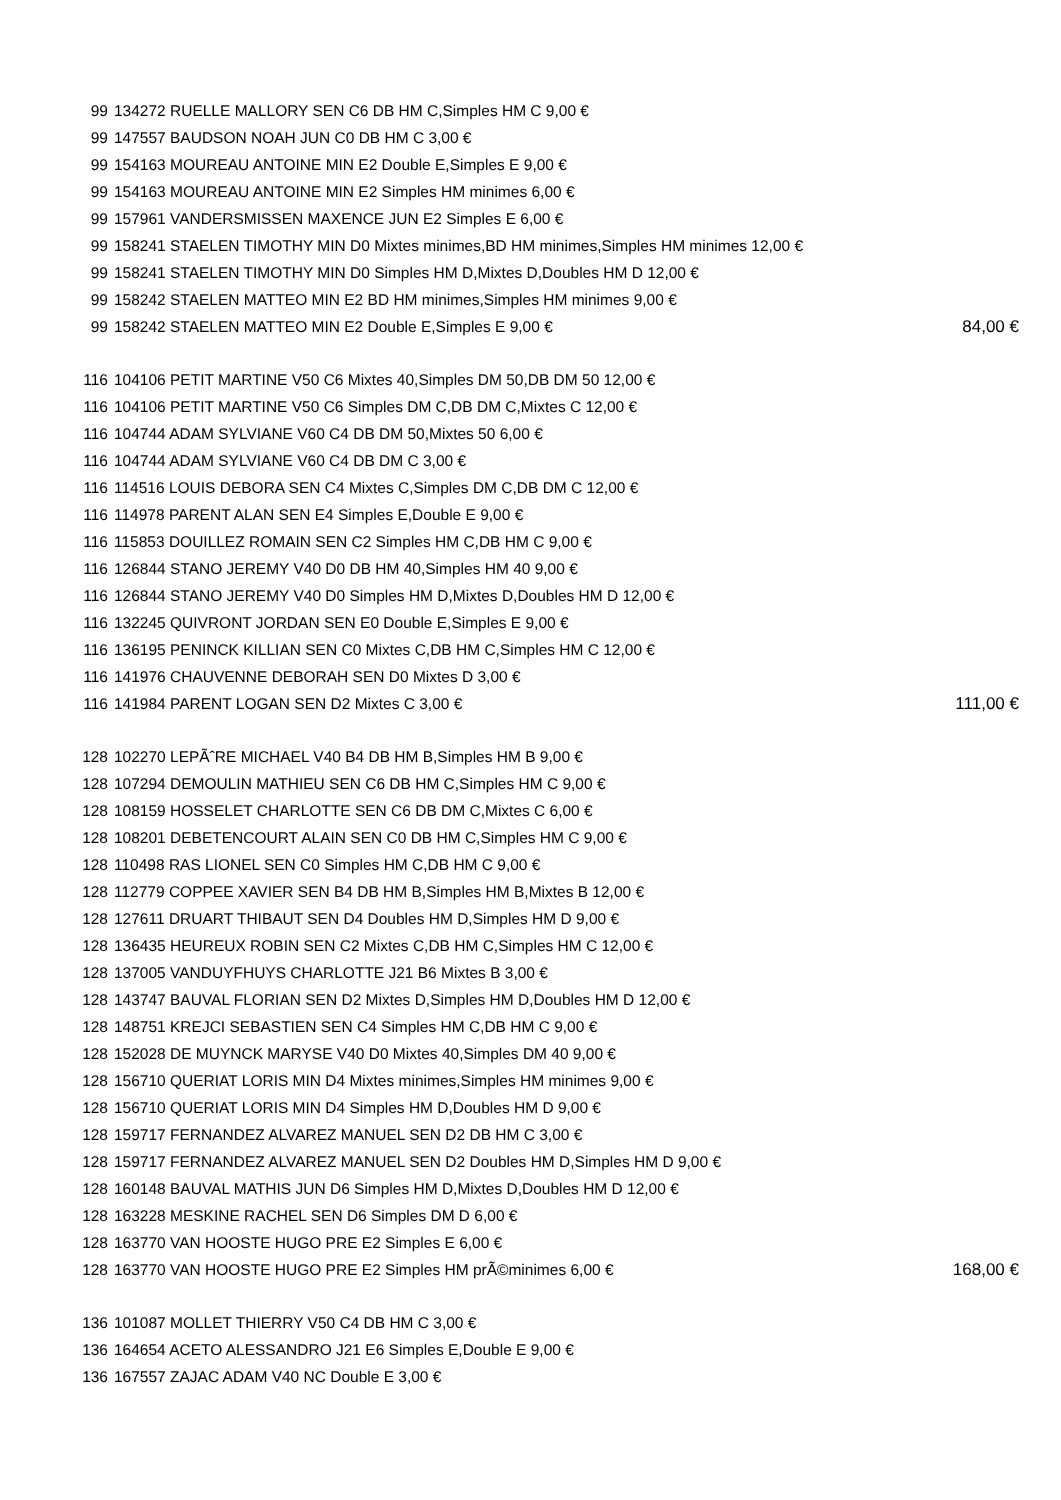| 99 | 134272 RUELLE MALLORY SEN C6 DB HM C,Simples HM C 9,00 € | |
| 99 | 147557 BAUDSON NOAH JUN C0 DB HM C 3,00 € | |
| 99 | 154163 MOUREAU ANTOINE MIN E2 Double E,Simples E 9,00 € | |
| 99 | 154163 MOUREAU ANTOINE MIN E2 Simples HM minimes 6,00 € | |
| 99 | 157961 VANDERSMISSEN MAXENCE JUN E2 Simples E 6,00 € | |
| 99 | 158241 STAELEN TIMOTHY MIN D0 Mixtes minimes,BD HM minimes,Simples HM minimes 12,00 € | |
| 99 | 158241 STAELEN TIMOTHY MIN D0 Simples HM D,Mixtes D,Doubles HM D 12,00 € | |
| 99 | 158242 STAELEN MATTEO MIN E2 BD HM minimes,Simples HM minimes 9,00 € | |
| 99 | 158242 STAELEN MATTEO MIN E2 Double E,Simples E 9,00 € | 84,00 € |
| 116 | 104106 PETIT MARTINE V50 C6 Mixtes 40,Simples DM 50,DB DM 50 12,00 € | |
| 116 | 104106 PETIT MARTINE V50 C6 Simples DM C,DB DM C,Mixtes C 12,00 € | |
| 116 | 104744 ADAM SYLVIANE V60 C4 DB DM 50,Mixtes 50 6,00 € | |
| 116 | 104744 ADAM SYLVIANE V60 C4 DB DM C 3,00 € | |
| 116 | 114516 LOUIS DEBORA SEN C4 Mixtes C,Simples DM C,DB DM C 12,00 € | |
| 116 | 114978 PARENT ALAN SEN E4 Simples E,Double E 9,00 € | |
| 116 | 115853 DOUILLEZ ROMAIN SEN C2 Simples HM C,DB HM C 9,00 € | |
| 116 | 126844 STANO JEREMY V40 D0 DB HM 40,Simples HM 40 9,00 € | |
| 116 | 126844 STANO JEREMY V40 D0 Simples HM D,Mixtes D,Doubles HM D 12,00 € | |
| 116 | 132245 QUIVRONT JORDAN SEN E0 Double E,Simples E 9,00 € | |
| 116 | 136195 PENINCK KILLIAN SEN C0 Mixtes C,DB HM C,Simples HM C 12,00 € | |
| 116 | 141976 CHAUVENNE DEBORAH SEN D0 Mixtes D 3,00 € | |
| 116 | 141984 PARENT LOGAN SEN D2 Mixtes C 3,00 € | 111,00 € |
| 128 | 102270 LEPÃˆRE MICHAEL V40 B4 DB HM B,Simples HM B 9,00 € | |
| 128 | 107294 DEMOULIN MATHIEU SEN C6 DB HM C,Simples HM C 9,00 € | |
| 128 | 108159 HOSSELET CHARLOTTE SEN C6 DB DM C,Mixtes C 6,00 € | |
| 128 | 108201 DEBETENCOURT ALAIN SEN C0 DB HM C,Simples HM C 9,00 € | |
| 128 | 110498 RAS LIONEL SEN C0 Simples HM C,DB HM C 9,00 € | |
| 128 | 112779 COPPEE XAVIER SEN B4 DB HM B,Simples HM B,Mixtes B 12,00 € | |
| 128 | 127611 DRUART THIBAUT SEN D4 Doubles HM D,Simples HM D 9,00 € | |
| 128 | 136435 HEUREUX ROBIN SEN C2 Mixtes C,DB HM C,Simples HM C 12,00 € | |
| 128 | 137005 VANDUYFHUYS CHARLOTTE J21 B6 Mixtes B 3,00 € | |
| 128 | 143747 BAUVAL FLORIAN SEN D2 Mixtes D,Simples HM D,Doubles HM D 12,00 € | |
| 128 | 148751 KREJCI SEBASTIEN SEN C4 Simples HM C,DB HM C 9,00 € | |
| 128 | 152028 DE MUYNCK MARYSE V40 D0 Mixtes 40,Simples DM 40 9,00 € | |
| 128 | 156710 QUERIAT LORIS MIN D4 Mixtes minimes,Simples HM minimes 9,00 € | |
| 128 | 156710 QUERIAT LORIS MIN D4 Simples HM D,Doubles HM D 9,00 € | |
| 128 | 159717 FERNANDEZ ALVAREZ MANUEL SEN D2 DB HM C 3,00 € | |
| 128 | 159717 FERNANDEZ ALVAREZ MANUEL SEN D2 Doubles HM D,Simples HM D 9,00 € | |
| 128 | 160148 BAUVAL MATHIS JUN D6 Simples HM D,Mixtes D,Doubles HM D 12,00 € | |
| 128 | 163228 MESKINE RACHEL SEN D6 Simples DM D 6,00 € | |
| 128 | 163770 VAN HOOSTE HUGO PRE E2 Simples E 6,00 € | |
| 128 | 163770 VAN HOOSTE HUGO PRE E2 Simples HM prÃ©minimes 6,00 € | 168,00 € |
| 136 | 101087 MOLLET THIERRY V50 C4 DB HM C 3,00 € | |
| 136 | 164654 ACETO ALESSANDRO J21 E6 Simples E,Double E 9,00 € | |
| 136 | 167557 ZAJAC ADAM V40 NC Double E 3,00 € | |